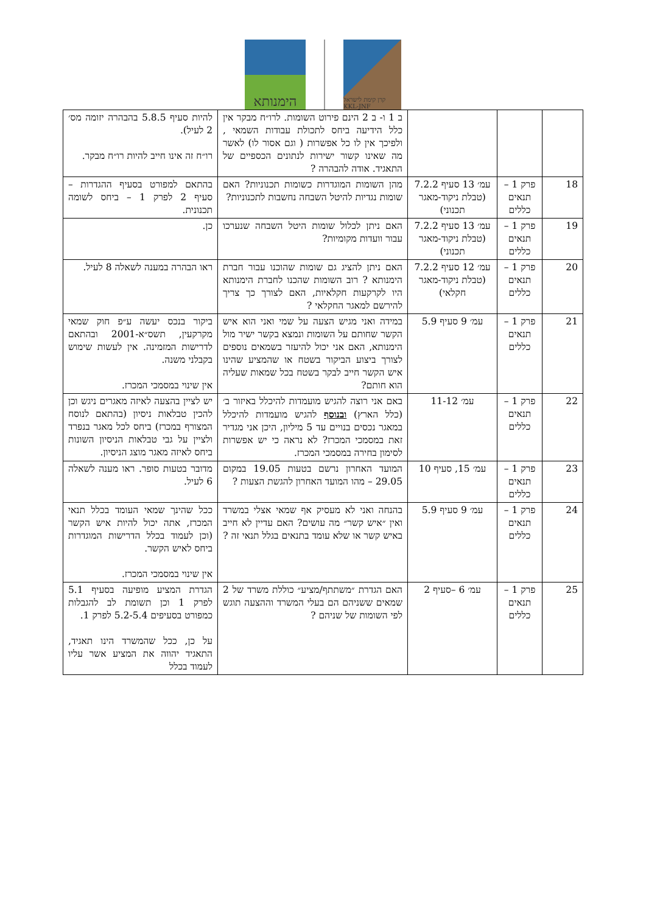הימנותא
קרן קימת לישראל KKL-JNF
| | | | ב 1 ו- ב 2 הינם פירוט השומות. לרו״ח מבקר אין כלל הידיעה ביחס לתכולת עבודות השמאי , ולפיכך אין לו כל אפשרות ( וגם אסור לו) לאשר מה שאינו קשור ישירות לנתונים הכספיים של התאגיד. אודה להבהרה ? | להיות סעיף 5.8.5 בהבהרה יזומה מס׳ 2 לעיל). רו״ח זה אינו חייב להיות רו״ח מבקר. |
| 18 | פרק 1 – תנאים כללים | עמ׳ 13 סעיף 7.2.2 (טבלת ניקוד-מאגר תכנוני) | מהן השומות המוגדרות כשומות תכנוניות? האם שומות נגדיות להיטל השבחה נחשבות לתכנוניות? | בהתאם למפורט בסעיף ההגדרות – סעיף 2 לפרק 1 – ביחס לשומה תכנונית. |
| 19 | פרק 1 – תנאים כללים | עמ׳ 13 סעיף 7.2.2 (טבלת ניקוד-מאגר תכנוני) | האם ניתן לכלול שומות היטל השבחה שנערכו עבור וועדות מקומיות? | כן. |
| 20 | פרק 1 – תנאים כללים | עמ׳ 12 סעיף 7.2.2 (טבלת ניקוד-מאגר חקלאי) | האם ניתן להציג גם שומות שהוכנו עבור חברת הימנותא ? רוב השומות שהכנו לחברת הימנותא היו לקרקעות חקלאיות, האם לצורך כך צריך להירשם למאגר החקלאי ? | ראו הבהרה במענה לשאלה 8 לעיל. |
| 21 | פרק 1 – תנאים כללים | עמ׳ 9 סעיף 5.9 | במידה ואני מגיש הצעה על שמי ואני הוא איש הקשר שחותם על השומות ונמצא בקשר ישיר מול הימנותא, האם אני יכול להיעזר בשמאים נוספים לצורך ביצוע הביקור בשטח או שהמציע שהינו איש הקשר חייב לבקר בשטח בכל שמאות שעליה הוא חותם? | ביקור בנכס יעשה ע״פ חוק שמאי מקרקעין, תשס״א-2001 ובהתאם לדרישות המזמינה. אין לעשות שימוש בקבלני משנה. אין שינוי במסמכי המכרז. |
| 22 | פרק 1 – תנאים כללים | עמ׳ 11-12 | באם אני רוצה להגיש מועמדות להיכלל באיזור ב׳ (כלל הארץ) ובנוסף להגיש מועמדות להיכלל במאגר נכסים בנויים עד 5 מיליון, היכן אני מגדיר זאת במסמכי המכרז? לא נראה כי יש אפשרות לסימון בחירה במסמכי המכרז. | יש לציין בהצעה לאיזה מאגרים ניגש וכן להכין טבלאות ניסיון (בהתאם לנוסח המצורף במכרז) ביחס לכל מאגר בנפרד ולציין על גבי טבלאות הניסיון השונות ביחס לאיזה מאגר מוצג הניסיון. |
| 23 | פרק 1 – תנאים כללים | עמ׳ 15, סעיף 10 | המועד האחרון נרשם בטעות 19.05 במקום 29.05 – מהו המועד האחרון להגשת הצעות ? | מדובר בטעות סופר. ראו מענה לשאלה 6 לעיל. |
| 24 | פרק 1 – תנאים כללים | עמ׳ 9 סעיף 5.9 | בהנחה ואני לא מעסיק אף שמאי אצלי במשרד ואין ״איש קשר״ מה עושים? האם עדיין לא חייב באיש קשר או שלא עומד בתנאים בגלל תנאי זה ? | ככל שהינך שמאי העומד בכלל תנאי המכרז, אתה יכול להיות איש הקשר (וכן לעמוד בכלל הדרישות המוגדרות ביחס לאיש הקשר. אין שינוי במסמכי המכרז. |
| 25 | פרק 1 – תנאים כללים | עמ׳ 6 –סעיף 2 | האם הגדרת ״משתתף/מציע״ כוללת משרד של 2 שמאים ששניהם הם בעלי המשרד וההצעה תוגש לפי השומות של שניהם ? | הגדרת המציע מופיעה בסעיף 5.1 לפרק 1 וכן תשומת לב להגבלות כמפורט בסעיפים 5.2-5.4 לפרק 1. על כן, ככל שהמשרד הינו תאגיד, התאגיד יהווה את המציע אשר עליו לעמוד בכלל |